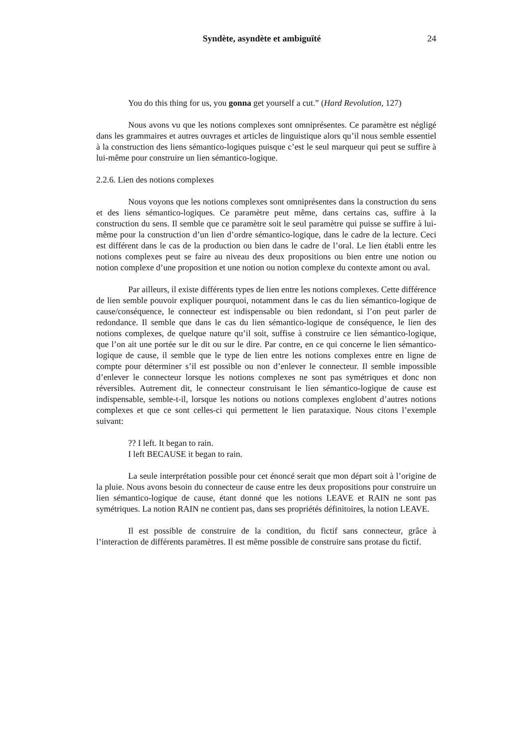Syndète, asyndète et ambiguïté 24
You do this thing for us, you gonna get yourself a cut.” (Hard Revolution, 127)
Nous avons vu que les notions complexes sont omniprésentes. Ce paramètre est négligé dans les grammaires et autres ouvrages et articles de linguistique alors qu’il nous semble essentiel à la construction des liens sémantico-logiques puisque c’est le seul marqueur qui peut se suffire à lui-même pour construire un lien sémantico-logique.
2.2.6. Lien des notions complexes
Nous voyons que les notions complexes sont omniprésentes dans la construction du sens et des liens sémantico-logiques. Ce paramètre peut même, dans certains cas, suffire à la construction du sens. Il semble que ce paramètre soit le seul paramètre qui puisse se suffire à lui-même pour la construction d’un lien d’ordre sémantico-logique, dans le cadre de la lecture. Ceci est différent dans le cas de la production ou bien dans le cadre de l’oral. Le lien établi entre les notions complexes peut se faire au niveau des deux propositions ou bien entre une notion ou notion complexe d’une proposition et une notion ou notion complexe du contexte amont ou aval.
Par ailleurs, il existe différents types de lien entre les notions complexes. Cette différence de lien semble pouvoir expliquer pourquoi, notamment dans le cas du lien sémantico-logique de cause/conséquence, le connecteur est indispensable ou bien redondant, si l’on peut parler de redondance. Il semble que dans le cas du lien sémantico-logique de conséquence, le lien des notions complexes, de quelque nature qu’il soit, suffise à construire ce lien sémantico-logique, que l’on ait une portée sur le dit ou sur le dire. Par contre, en ce qui concerne le lien sémantico-logique de cause, il semble que le type de lien entre les notions complexes entre en ligne de compte pour déterminer s’il est possible ou non d’enlever le connecteur. Il semble impossible d’enlever le connecteur lorsque les notions complexes ne sont pas symétriques et donc non réversibles. Autrement dit, le connecteur construisant le lien sémantico-logique de cause est indispensable, semble-t-il, lorsque les notions ou notions complexes englobent d’autres notions complexes et que ce sont celles-ci qui permettent le lien parataxique. Nous citons l’exemple suivant:
?? I left. It began to rain.
I left BECAUSE it began to rain.
La seule interprétation possible pour cet énoncé serait que mon départ soit à l’origine de la pluie. Nous avons besoin du connecteur de cause entre les deux propositions pour construire un lien sémantico-logique de cause, étant donné que les notions LEAVE et RAIN ne sont pas symétriques. La notion RAIN ne contient pas, dans ses propriétés définitoires, la notion LEAVE.
Il est possible de construire de la condition, du fictif sans connecteur, grâce à l’interaction de différents paramètres. Il est même possible de construire sans protase du fictif.